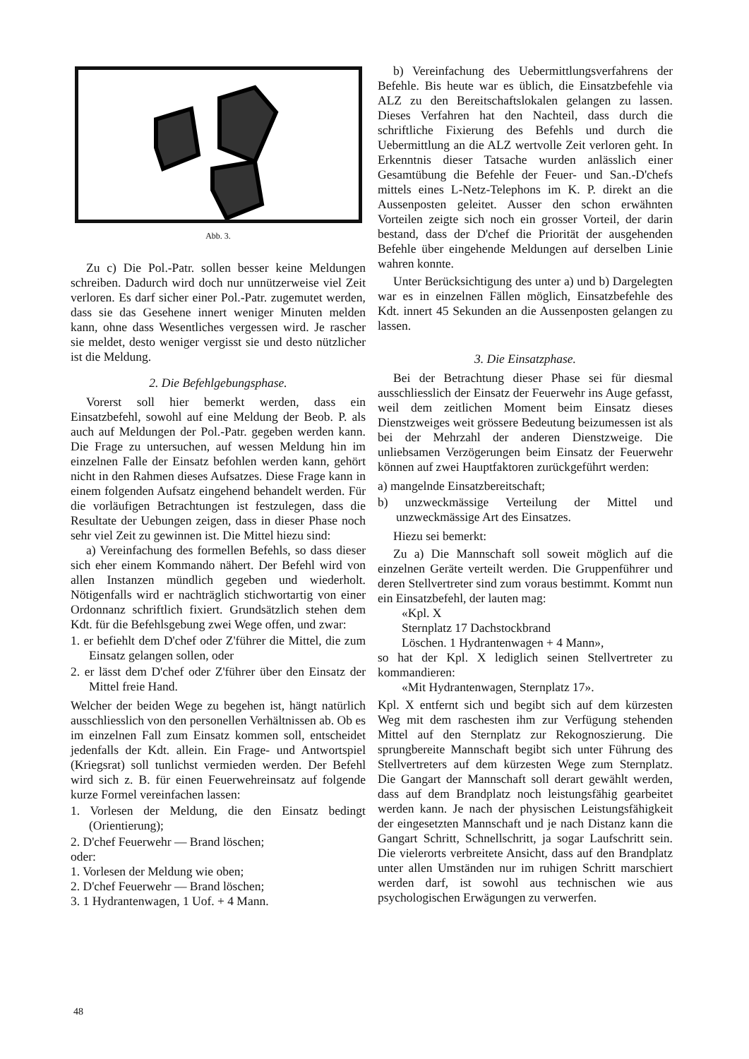Abb. 3.
Zu c) Die Pol.-Patr. sollen besser keine Meldungen schreiben. Dadurch wird doch nur unnützerweise viel Zeit verloren. Es darf sicher einer Pol.-Patr. zugemutet werden, dass sie das Gesehene innert weniger Minuten melden kann, ohne dass Wesentliches vergessen wird. Je rascher sie meldet, desto weniger vergisst sie und desto nützlicher ist die Meldung.
2. Die Befehlgebungsphase.
Vorerst soll hier bemerkt werden, dass ein Einsatzbefehl, sowohl auf eine Meldung der Beob. P. als auch auf Meldungen der Pol.-Patr. gegeben werden kann. Die Frage zu untersuchen, auf wessen Meldung hin im einzelnen Falle der Einsatz befohlen werden kann, gehört nicht in den Rahmen dieses Aufsatzes. Diese Frage kann in einem folgenden Aufsatz eingehend behandelt werden. Für die vorläufigen Betrachtungen ist festzulegen, dass die Resultate der Uebungen zeigen, dass in dieser Phase noch sehr viel Zeit zu gewinnen ist. Die Mittel hiezu sind:
a) Vereinfachung des formellen Befehls, so dass dieser sich eher einem Kommando nähert. Der Befehl wird von allen Instanzen mündlich gegeben und wiederholt. Nötigenfalls wird er nachträglich stichwortartig von einer Ordonnanz schriftlich fixiert. Grundsätzlich stehen dem Kdt. für die Befehlsgebung zwei Wege offen, und zwar:
1. er befiehlt dem D'chef oder Z'führer die Mittel, die zum Einsatz gelangen sollen, oder
2. er lässt dem D'chef oder Z'führer über den Einsatz der Mittel freie Hand.
Welcher der beiden Wege zu begehen ist, hängt natürlich ausschliesslich von den personellen Verhältnissen ab. Ob es im einzelnen Fall zum Einsatz kommen soll, entscheidet jedenfalls der Kdt. allein. Ein Frage- und Antwortspiel (Kriegsrat) soll tunlichst vermieden werden. Der Befehl wird sich z. B. für einen Feuerwehreinsatz auf folgende kurze Formel vereinfachen lassen:
1. Vorlesen der Meldung, die den Einsatz bedingt (Orientierung);
2. D'chef Feuerwehr — Brand löschen;
oder:
1. Vorlesen der Meldung wie oben;
2. D'chef Feuerwehr — Brand löschen;
3. 1 Hydrantenwagen, 1 Uof. + 4 Mann.
b) Vereinfachung des Uebermittlungsverfahrens der Befehle. Bis heute war es üblich, die Einsatzbefehle via ALZ zu den Bereitschaftslokalen gelangen zu lassen. Dieses Verfahren hat den Nachteil, dass durch die schriftliche Fixierung des Befehls und durch die Uebermittlung an die ALZ wertvolle Zeit verloren geht. In Erkenntnis dieser Tatsache wurden anlässlich einer Gesamtübung die Befehle der Feuer- und San.-D'chefs mittels eines L-Netz-Telephons im K. P. direkt an die Aussenposten geleitet. Ausser den schon erwähnten Vorteilen zeigte sich noch ein grosser Vorteil, der darin bestand, dass der D'chef die Priorität der ausgehenden Befehle über eingehende Meldungen auf derselben Linie wahren konnte.
Unter Berücksichtigung des unter a) und b) Dargelegten war es in einzelnen Fällen möglich, Einsatzbefehle des Kdt. innert 45 Sekunden an die Aussenposten gelangen zu lassen.
3. Die Einsatzphase.
Bei der Betrachtung dieser Phase sei für diesmal ausschliesslich der Einsatz der Feuerwehr ins Auge gefasst, weil dem zeitlichen Moment beim Einsatz dieses Dienstzweiges weit grössere Bedeutung beizumessen ist als bei der Mehrzahl der anderen Dienstzweige. Die unliebsamen Verzögerungen beim Einsatz der Feuerwehr können auf zwei Hauptfaktoren zurückgeführt werden:
a) mangelnde Einsatzbereitschaft;
b) unzweckmässige Verteilung der Mittel und unzweckmässige Art des Einsatzes.
Hiezu sei bemerkt:
Zu a) Die Mannschaft soll soweit möglich auf die einzelnen Geräte verteilt werden. Die Gruppenführer und deren Stellvertreter sind zum voraus bestimmt. Kommt nun ein Einsatzbefehl, der lauten mag:
«Kpl. X
Sternplatz 17 Dachstockbrand
Löschen. 1 Hydrantenwagen + 4 Mann»,
so hat der Kpl. X lediglich seinen Stellvertreter zu kommandieren:
«Mit Hydrantenwagen, Sternplatz 17».
Kpl. X entfernt sich und begibt sich auf dem kürzesten Weg mit dem raschesten ihm zur Verfügung stehenden Mittel auf den Sternplatz zur Rekognoszierung. Die sprungbereite Mannschaft begibt sich unter Führung des Stellvertreters auf dem kürzesten Wege zum Sternplatz. Die Gangart der Mannschaft soll derart gewählt werden, dass auf dem Brandplatz noch leistungsfähig gearbeitet werden kann. Je nach der physischen Leistungsfähigkeit der eingesetzten Mannschaft und je nach Distanz kann die Gangart Schritt, Schnellschritt, ja sogar Laufschritt sein. Die vielerorts verbreitete Ansicht, dass auf den Brandplatz unter allen Umständen nur im ruhigen Schritt marschiert werden darf, ist sowohl aus technischen wie aus psychologischen Erwägungen zu verwerfen.
48